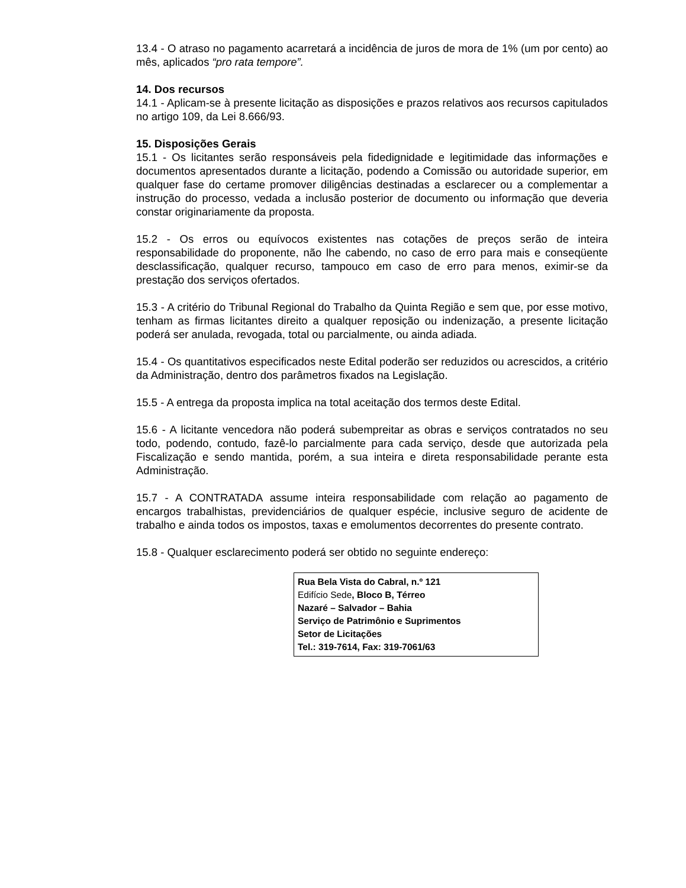13.4 - O atraso no pagamento acarretará a incidência de juros de mora de 1% (um por cento) ao mês, aplicados “pro rata tempore”.
14. Dos recursos
14.1 - Aplicam-se à presente licitação as disposições e prazos relativos aos recursos capitulados no artigo 109, da Lei 8.666/93.
15. Disposições Gerais
15.1 - Os licitantes serão responsáveis pela fidedignidade e legitimidade das informações e documentos apresentados durante a licitação, podendo a Comissão ou autoridade superior, em qualquer fase do certame promover diligências destinadas a esclarecer ou a complementar a instrução do processo, vedada a inclusão posterior de documento ou informação que deveria constar originariamente da proposta.
15.2 - Os erros ou equívocos existentes nas cotações de preços serão de inteira responsabilidade do proponente, não lhe cabendo, no caso de erro para mais e conseqüente desclassificação, qualquer recurso, tampouco em caso de erro para menos, eximir-se da prestação dos serviços ofertados.
15.3 - A critério do Tribunal Regional do Trabalho da Quinta Região e sem que, por esse motivo, tenham as firmas licitantes direito a qualquer reposição ou indenização, a presente licitação poderá ser anulada, revogada, total ou parcialmente, ou ainda adiada.
15.4 - Os quantitativos especificados neste Edital poderão ser reduzidos ou acrescidos, a critério da Administração, dentro dos parâmetros fixados na Legislação.
15.5 - A entrega da proposta implica na total aceitação dos termos deste Edital.
15.6 - A licitante vencedora não poderá subempreitar as obras e serviços contratados no seu todo, podendo, contudo, fazê-lo parcialmente para cada serviço, desde que autorizada pela Fiscalização e sendo mantida, porém, a sua inteira e direta responsabilidade perante esta Administração.
15.7 - A CONTRATADA assume inteira responsabilidade com relação ao pagamento de encargos trabalhistas, previdenciários de qualquer espécie, inclusive seguro de acidente de trabalho e ainda todos os impostos, taxas e emolumentos decorrentes do presente contrato.
15.8 - Qualquer esclarecimento poderá ser obtido no seguinte endereço:
Rua Bela Vista do Cabral, n.º 121
Edifício Sede, Bloco B, Térreo
Nazaré – Salvador – Bahia
Serviço de Patrimônio e Suprimentos
Setor de Licitações
Tel.: 319-7614, Fax: 319-7061/63